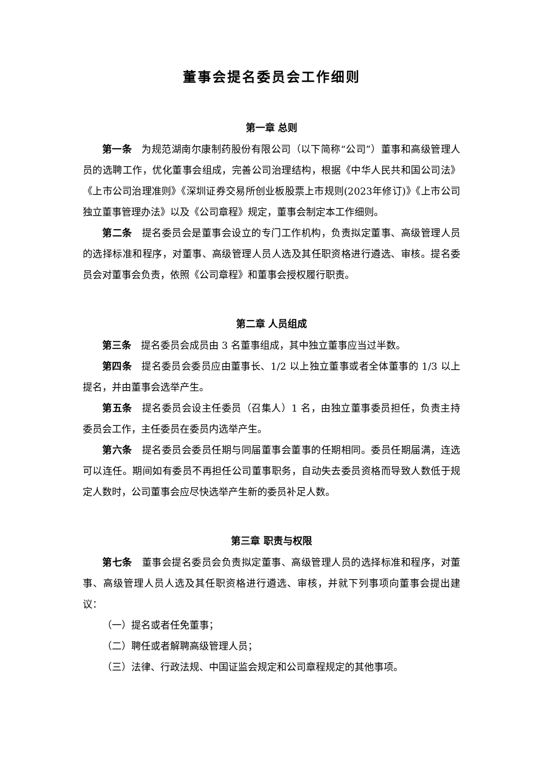董事会提名委员会工作细则
第一章 总则
第一条 为规范湖南尔康制药股份有限公司（以下简称“公司”）董事和高级管理人员的选聘工作，优化董事会组成，完善公司治理结构，根据《中华人民共和国公司法》《上市公司治理准则》《深圳证券交易所创业板股票上市规则(2023年修订)》《上市公司独立董事管理办法》以及《公司章程》规定，董事会制定本工作细则。
第二条 提名委员会是董事会设立的专门工作机构，负责拟定董事、高级管理人员的选择标准和程序，对董事、高级管理人员人选及其任职资格进行遴选、审核。提名委员会对董事会负责，依照《公司章程》和董事会授权履行职责。
第二章 人员组成
第三条 提名委员会成员由 3 名董事组成，其中独立董事应当过半数。
第四条 提名委员会委员应由董事长、1/2 以上独立董事或者全体董事的 1/3 以上提名，并由董事会选举产生。
第五条 提名委员会设主任委员（召集人）1 名，由独立董事委员担任，负责主持委员会工作，主任委员在委员内选举产生。
第六条 提名委员会委员任期与同届董事会董事的任期相同。委员任期届满，连选可以连任。期间如有委员不再担任公司董事职务，自动失去委员资格而导致人数低于规定人数时，公司董事会应尽快选举产生新的委员补足人数。
第三章 职责与权限
第七条 董事会提名委员会负责拟定董事、高级管理人员的选择标准和程序，对董事、高级管理人员人选及其任职资格进行遴选、审核，并就下列事项向董事会提出建议：
（一）提名或者任免董事；
（二）聘任或者解聘高级管理人员；
（三）法律、行政法规、中国证监会规定和公司章程规定的其他事项。